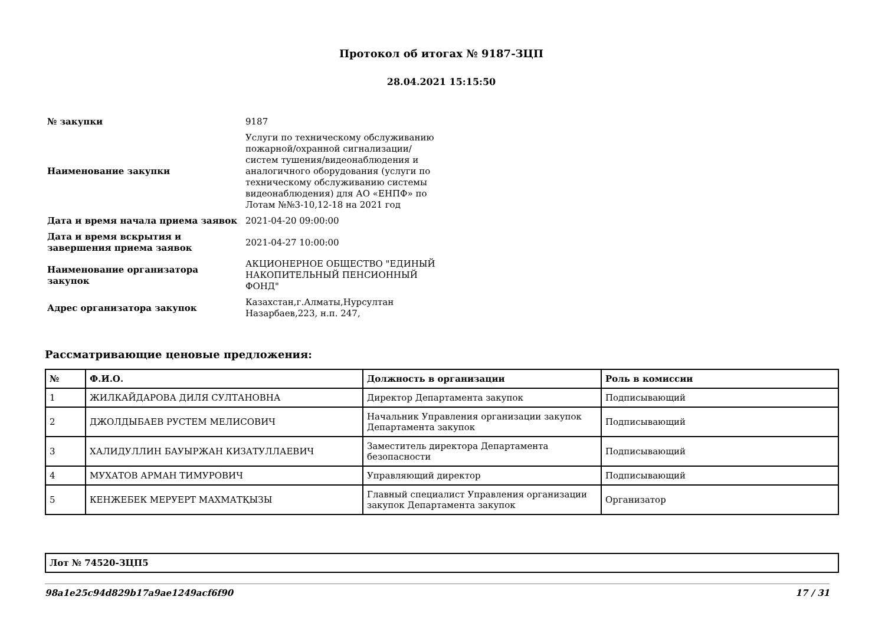Протокол об итогах № 9187-ЗЦП
28.04.2021 15:15:50
| № закупки | 9187 |
| Наименование закупки | Услуги по техническому обслуживанию пожарной/охранной сигнализации/систем тушения/видеонаблюдения и аналогичного оборудования (услуги по техническому обслуживанию системы видеонаблюдения) для АО «ЕНПФ» по Лотам №№3-10,12-18 на 2021 год |
| Дата и время начала приема заявок | 2021-04-20 09:00:00 |
| Дата и время вскрытия и завершения приема заявок | 2021-04-27 10:00:00 |
| Наименование организатора закупок | АКЦИОНЕРНОЕ ОБЩЕСТВО "ЕДИНЫЙ НАКОПИТЕЛЬНЫЙ ПЕНСИОННЫЙ ФОНД" |
| Адрес организатора закупок | Казахстан,г.Алматы,Нурсултан Назарбаев,223, н.п. 247, |
Рассматривающие ценовые предложения:
| № | Ф.И.О. | Должность в организации | Роль в комиссии |
| --- | --- | --- | --- |
| 1 | ЖИЛКАЙДАРОВА ДИЛЯ СУЛТАНОВНА | Директор Департамента закупок | Подписывающий |
| 2 | ДЖОЛДЫБАЕВ РУСТЕМ МЕЛИСОВИЧ | Начальник Управления организации закупок Департамента закупок | Подписывающий |
| 3 | ХАЛИДУЛЛИН БАУЫРЖАН КИЗАТУЛЛАЕВИЧ | Заместитель директора Департамента безопасности | Подписывающий |
| 4 | МУХАТОВ АРМАН ТИМУРОВИЧ | Управляющий директор | Подписывающий |
| 5 | КЕНЖЕБЕК МЕРУЕРТ МАХМАТҚЫЗЫ | Главный специалист Управления организации закупок Департамента закупок | Организатор |
Лот № 74520-ЗЦП5
98a1e25c94d829b17a9ae1249acf6f90 17 / 31